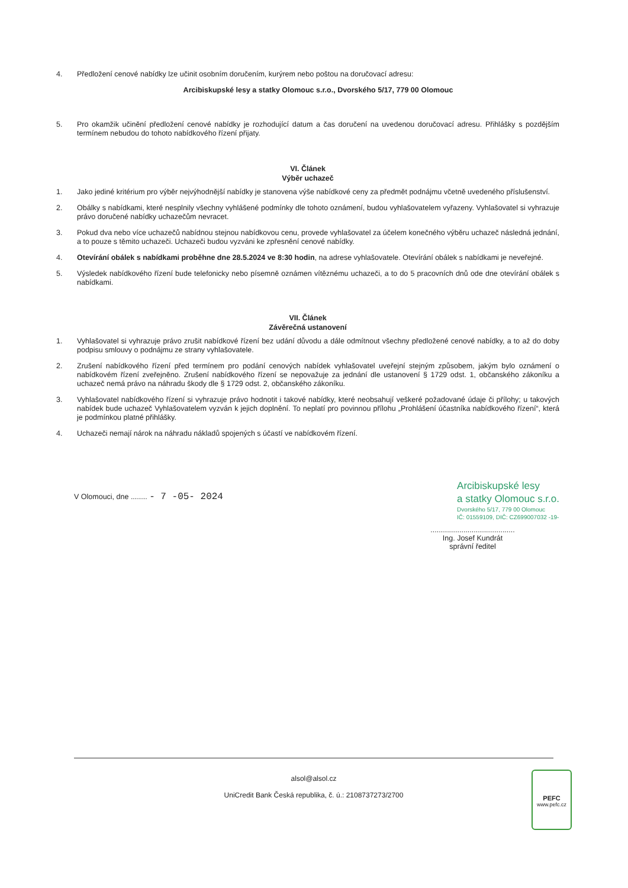4. Předložení cenové nabídky lze učinit osobním doručením, kurýrem nebo poštou na doručovací adresu:
Arcibiskupské lesy a statky Olomouc s.r.o., Dvorského 5/17, 779 00 Olomouc
5. Pro okamžik učinění předložení cenové nabídky je rozhodující datum a čas doručení na uvedenou doručovací adresu. Přihlášky s pozdějším termínem nebudou do tohoto nabídkového řízení přijaty.
VI. Článek
Výběr uchazeč
1. Jako jediné kritérium pro výběr nejvýhodnější nabídky je stanovena výše nabídkové ceny za předmět podnájmu včetně uvedeného příslušenství.
2. Obálky s nabídkami, které nesplnily všechny vyhlášené podmínky dle tohoto oznámení, budou vyhlašovatelem vyřazeny. Vyhlašovatel si vyhrazuje právo doručené nabídky uchazečům nevracet.
3. Pokud dva nebo více uchazečů nabídnou stejnou nabídkovou cenu, provede vyhlašovatel za účelem konečného výběru uchazeč následná jednání, a to pouze s těmito uchazeči. Uchazeči budou vyzváni ke zpřesnění cenové nabídky.
4. Otevírání obálek s nabídkami proběhne dne 28.5.2024 ve 8:30 hodin, na adrese vyhlašovatele. Otevírání obálek s nabídkami je neveřejné.
5. Výsledek nabídkového řízení bude telefonicky nebo písemně oznámen vítěznému uchazeči, a to do 5 pracovních dnů ode dne otevírání obálek s nabídkami.
VII. Článek
Závěrečná ustanovení
1. Vyhlašovatel si vyhrazuje právo zrušit nabídkové řízení bez udání důvodu a dále odmítnout všechny předložené cenové nabídky, a to až do doby podpisu smlouvy o podnájmu ze strany vyhlašovatele.
2. Zrušení nabídkového řízení před termínem pro podání cenových nabídek vyhlašovatel uveřejní stejným způsobem, jakým bylo oznámení o nabídkovém řízení zveřejněno. Zrušení nabídkového řízení se nepovažuje za jednání dle ustanovení § 1729 odst. 1, občanského zákoníku a uchazeč nemá právo na náhradu škody dle § 1729 odst. 2, občanského zákoníku.
3. Vyhlašovatel nabídkového řízení si vyhrazuje právo hodnotit i takové nabídky, které neobsahují veškeré požadované údaje či přílohy; u takových nabídek bude uchazeč Vyhlašovatelem vyzván k jejich doplnění. To neplatí pro povinnou přílohu „Prohlášení účastníka nabídkového řízení“, která je podmínkou platné přihlášky.
4. Uchazeči nemají nárok na náhradu nákladů spojených s účastí ve nabídkovém řízení.
V Olomouci, dne ........ - 7 -05- 2024
Arcibiskupské lesy
a statky Olomouc s.r.o.
Dvorského 5/17, 779 00 Olomouc
IČ: 01559109, DIČ: CZ699007032 -19-
.........................................
Ing. Josef Kundrát
správní ředitel
alsol@alsol.cz
UniCredit Bank Česká republika, č. ú.: 2108737273/2700
PEFC
www.pefc.cz